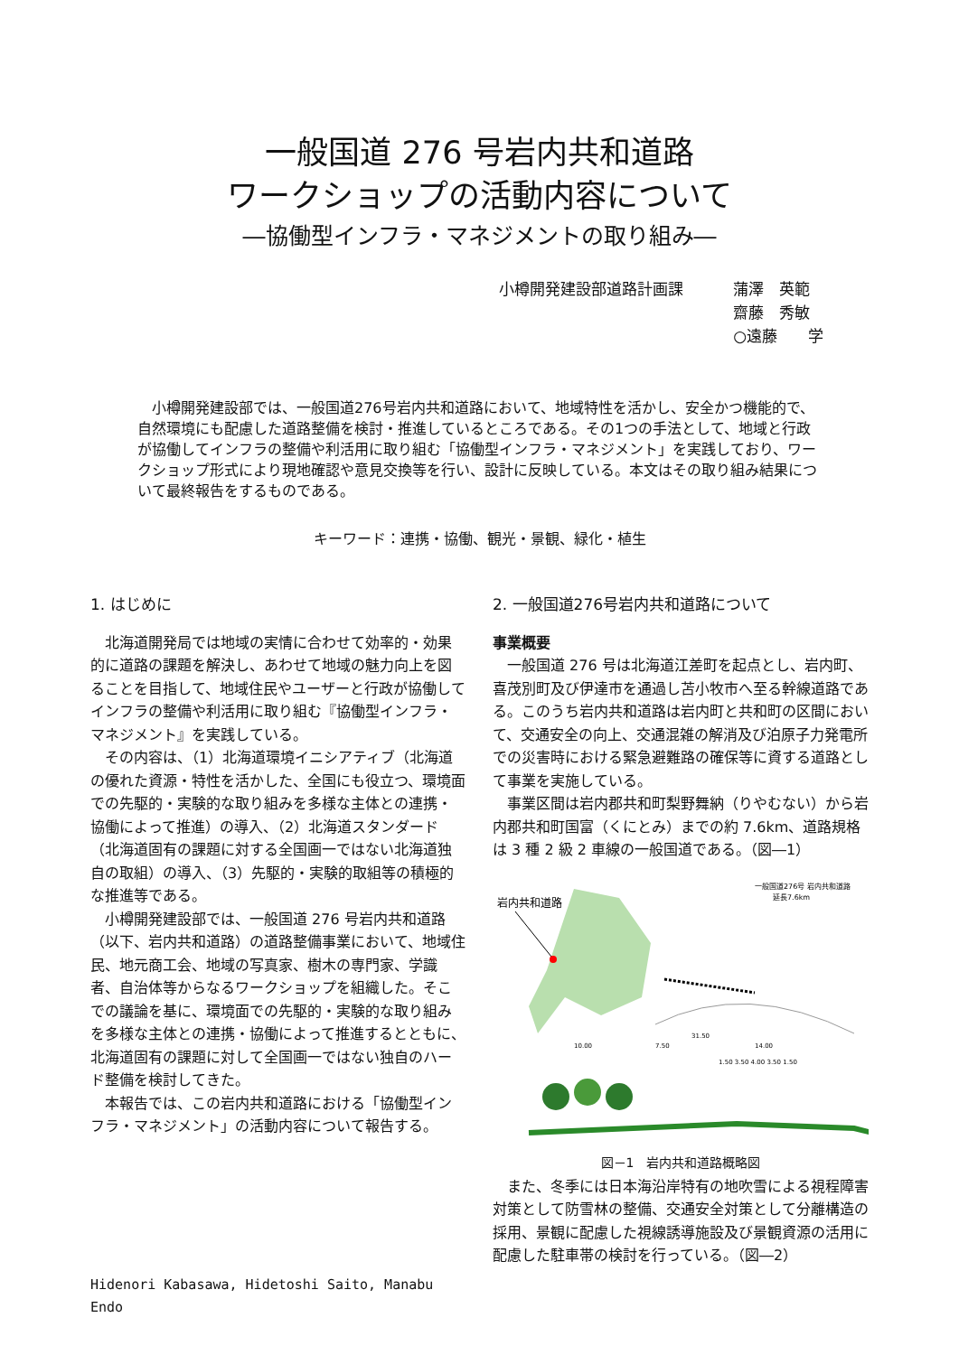一般国道 276 号岩内共和道路
ワークショップの活動内容について
―協働型インフラ・マネジメントの取り組み―
小樽開発建設部道路計画課 蒲澤　英範
齋藤　秀敏
○遠藤　　学
　小樽開発建設部では、一般国道276号岩内共和道路において、地域特性を活かし、安全かつ機能的で、自然環境にも配慮した道路整備を検討・推進しているところである。その1つの手法として、地域と行政が協働してインフラの整備や利活用に取り組む「協働型インフラ・マネジメント」を実践しており、ワークショップ形式により現地確認や意見交換等を行い、設計に反映している。本文はその取り組み結果について最終報告をするものである。
キーワード：連携・協働、観光・景観、緑化・植生
1. はじめに
北海道開発局では地域の実情に合わせて効率的・効果的に道路の課題を解決し、あわせて地域の魅力向上を図ることを目指して、地域住民やユーザーと行政が協働してインフラの整備や利活用に取り組む『協働型インフラ・マネジメント』を実践している。
その内容は、（1）北海道環境イニシアティブ（北海道の優れた資源・特性を活かした、全国にも役立つ、環境面での先駆的・実験的な取り組みを多様な主体との連携・協働によって推進）の導入、（2）北海道スタンダード（北海道固有の課題に対する全国画一ではない北海道独自の取組）の導入、（3）先駆的・実験的取組等の積極的な推進等である。
小樽開発建設部では、一般国道 276 号岩内共和道路（以下、岩内共和道路）の道路整備事業において、地域住民、地元商工会、地域の写真家、樹木の専門家、学識者、自治体等からなるワークショップを組織した。そこでの議論を基に、環境面での先駆的・実験的な取り組みを多様な主体との連携・協働によって推進するとともに、北海道固有の課題に対して全国画一ではない独自のハード整備を検討してきた。
本報告では、この岩内共和道路における「協働型インフラ・マネジメント」の活動内容について報告する。
Hidenori Kabasawa, Hidetoshi Saito, Manabu Endo
2. 一般国道276号岩内共和道路について
事業概要
一般国道 276 号は北海道江差町を起点とし、岩内町、喜茂別町及び伊達市を通過し苫小牧市へ至る幹線道路である。このうち岩内共和道路は岩内町と共和町の区間において、交通安全の向上、交通混雑の解消及び泊原子力発電所での災害時における緊急避難路の確保等に資する道路として事業を実施している。
事業区間は岩内郡共和町梨野舞納（りやむない）から岩内郡共和町国富（くにとみ）までの約 7.6km、道路規格は 3 種 2 級 2 車線の一般国道である。（図―1）
岩内共和道路
一般国道276号 岩内共和道路
延長7.6km
31.50
10.00
7.50
14.00
1.50 3.50 4.00 3.50 1.50
図－1　岩内共和道路概略図
また、冬季には日本海沿岸特有の地吹雪による視程障害対策として防雪林の整備、交通安全対策として分離構造の採用、景観に配慮した視線誘導施設及び景観資源の活用に配慮した駐車帯の検討を行っている。（図―2）